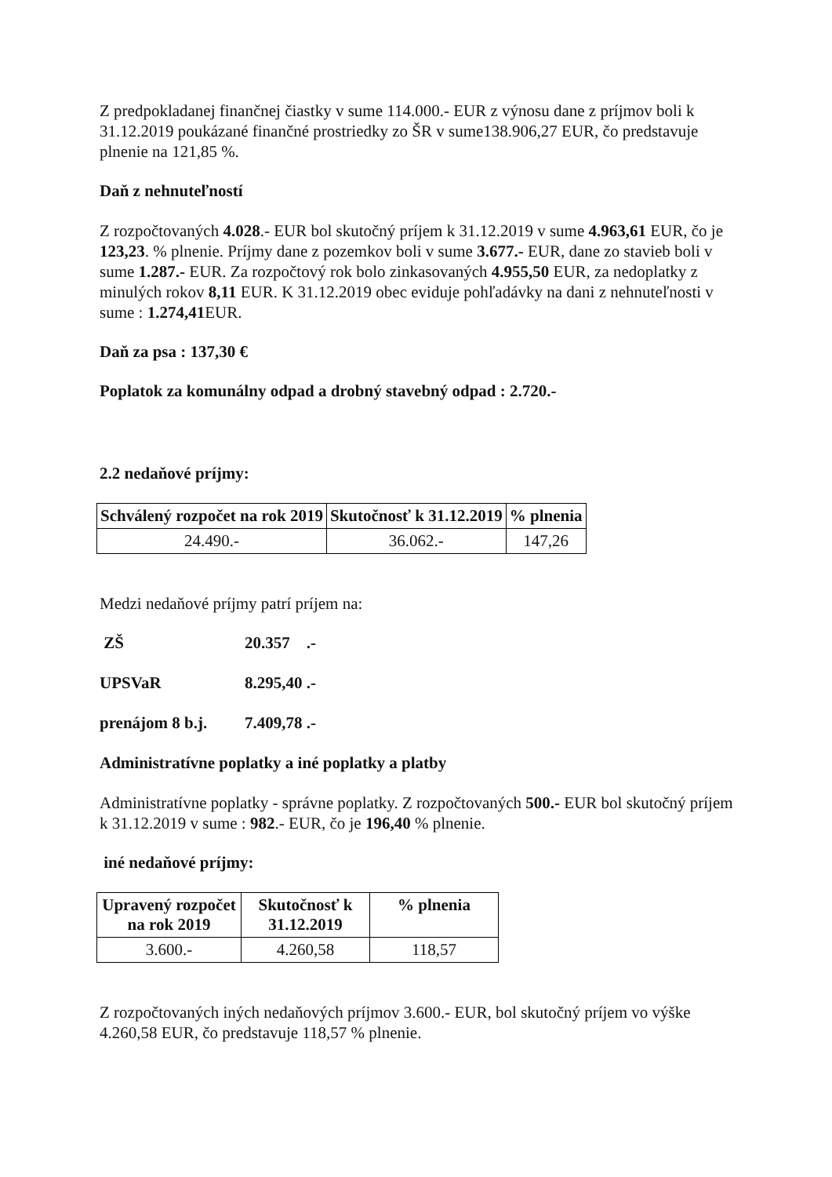Z predpokladanej finančnej čiastky v sume 114.000.- EUR z výnosu dane z príjmov boli k 31.12.2019 poukázané finančné prostriedky zo ŠR v sume138.906,27 EUR, čo predstavuje plnenie na 121,85 %.
Daň z nehnuteľností
Z rozpočtovaných 4.028.- EUR bol skutočný príjem k 31.12.2019 v sume 4.963,61 EUR, čo je 123,23. % plnenie. Príjmy dane z pozemkov boli v sume 3.677.- EUR, dane zo stavieb boli v sume 1.287.- EUR. Za rozpočtový rok bolo zinkasovaných 4.955,50 EUR, za nedoplatky z minulých rokov 8,11 EUR. K 31.12.2019 obec eviduje pohľadávky na dani z nehnuteľnosti v sume : 1.274,41 EUR.
Daň za psa : 137,30 €
Poplatok za komunálny odpad a drobný stavebný odpad : 2.720.-
2.2 nedaňové príjmy:
| Schválený rozpočet na rok 2019 | Skutočnosť k 31.12.2019 | % plnenia |
| --- | --- | --- |
| 24.490.- | 36.062.- | 147,26 |
Medzi nedaňové príjmy patrí príjem na:
ZŠ 20.357 .-
UPSVaR 8.295,40 .-
prenájom 8 b.j. 7.409,78 .-
Administratívne poplatky a iné poplatky a platby
Administratívne poplatky - správne poplatky. Z rozpočtovaných 500.- EUR bol skutočný príjem k 31.12.2019 v sume : 982.- EUR, čo je 196,40 % plnenie.
iné nedaňové príjmy:
| Upravený rozpočet na rok 2019 | Skutočnosť k 31.12.2019 | % plnenia |
| --- | --- | --- |
| 3.600.- | 4.260,58 | 118,57 |
Z rozpočtovaných iných nedaňových príjmov 3.600.- EUR, bol skutočný príjem vo výške 4.260,58 EUR, čo predstavuje 118,57 % plnenie.